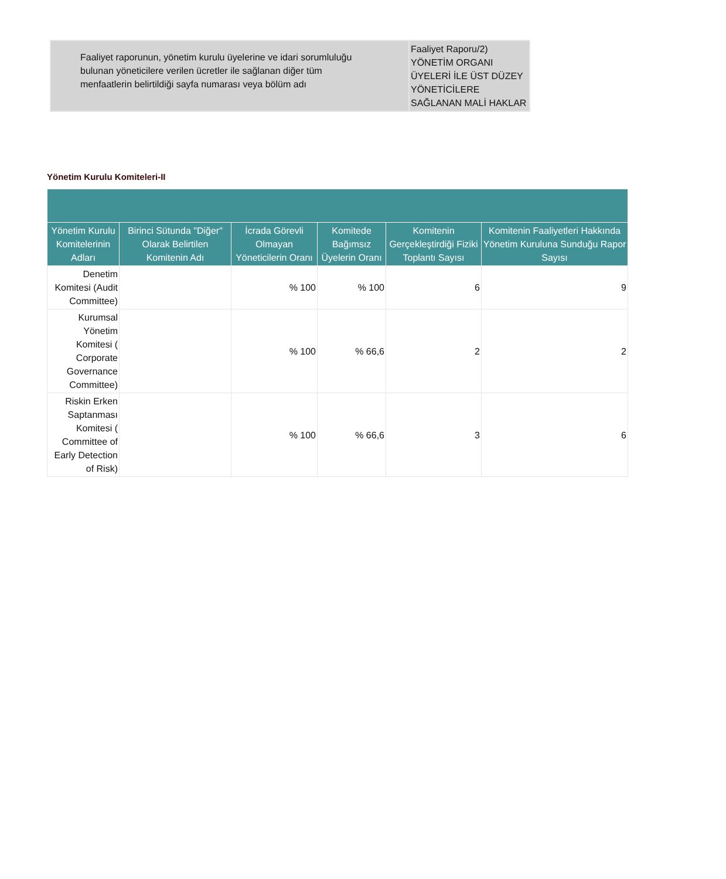| Faaliyet raporunun, yönetim kurulu üyelerine ve idari sorumluluğu bulunan yöneticilere verilen ücretler ile sağlanan diğer tüm menfaatlerin belirtildiği sayfa numarası veya bölüm adı | Faaliyet Raporu/2) YÖNETİM ORGANI ÜYELERİ İLE ÜST DÜZEY YÖNETİCİLERE SAĞLANAN MALİ HAKLAR |
Yönetim Kurulu Komiteleri-II
| Yönetim Kurulu Komitelerinin Adları | Birinci Sütunda "Diğer" Olarak Belirtilen Komitenin Adı | İcrada Görevli Olmayan Yöneticilerin Oranı | Komitede Bağımsız Üyelerin Oranı | Komitenin Gerçekleştirdiği Fiziki Toplantı Sayısı | Komitenin Faaliyetleri Hakkında Yönetim Kuruluna Sunduğu Rapor Sayısı |
| --- | --- | --- | --- | --- | --- |
| Denetim Komitesi (Audit Committee) | | % 100 | % 100 | 6 | 9 |
| Kurumsal Yönetim Komitesi ( Corporate Governance Committee) | | % 100 | % 66,6 | 2 | 2 |
| Riskin Erken Saptanması Komitesi ( Committee of Early Detection of Risk) | | % 100 | % 66,6 | 3 | 6 |